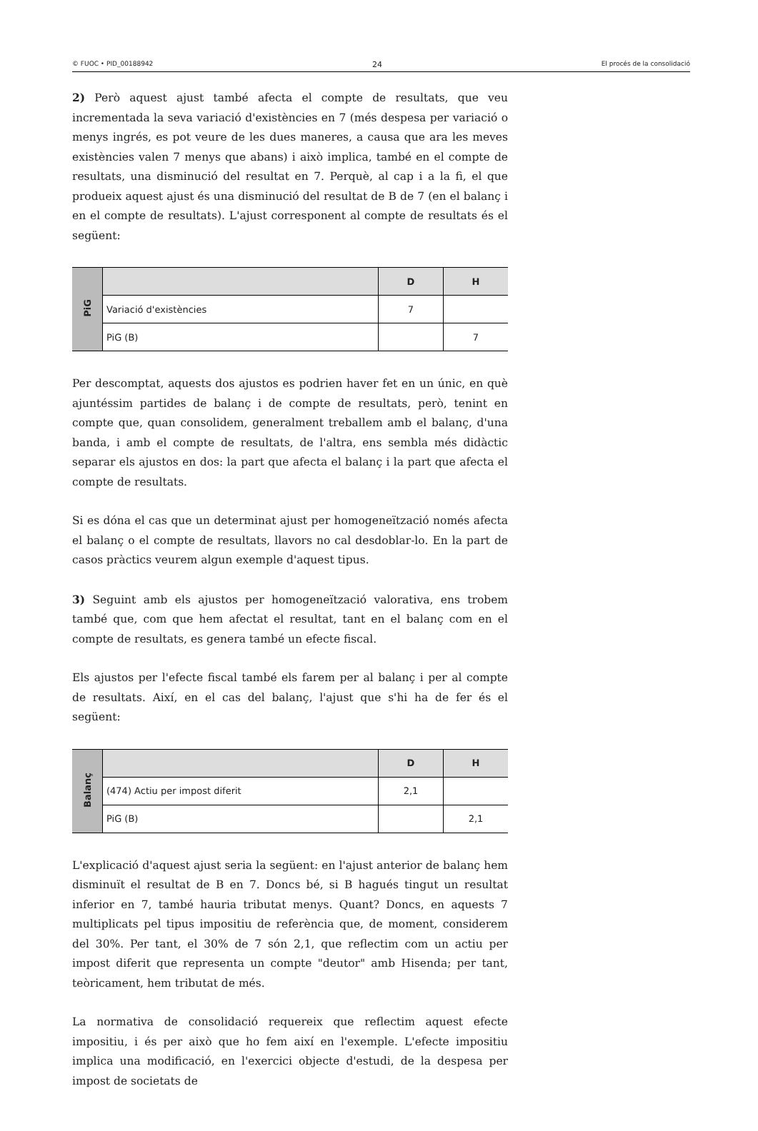© FUOC • PID_00188942 24 El procés de la consolidació
2) Però aquest ajust també afecta el compte de resultats, que veu incrementada la seva variació d'existències en 7 (més despesa per variació o menys ingrés, es pot veure de les dues maneres, a causa que ara les meves existències valen 7 menys que abans) i això implica, també en el compte de resultats, una disminució del resultat en 7. Perquè, al cap i a la fi, el que produeix aquest ajust és una disminució del resultat de B de 7 (en el balanç i en el compte de resultats). L'ajust corresponent al compte de resultats és el següent:
| PiG | | D | H |
| | Variació d'existències | 7 | |
| | PiG (B) | | 7 |
Per descomptat, aquests dos ajustos es podrien haver fet en un únic, en què ajuntéssim partides de balanç i de compte de resultats, però, tenint en compte que, quan consolidem, generalment treballem amb el balanç, d'una banda, i amb el compte de resultats, de l'altra, ens sembla més didàctic separar els ajustos en dos: la part que afecta el balanç i la part que afecta el compte de resultats.
Si es dóna el cas que un determinat ajust per homogeneïtzació només afecta el balanç o el compte de resultats, llavors no cal desdoblar-lo. En la part de casos pràctics veurem algun exemple d'aquest tipus.
3) Seguint amb els ajustos per homogeneïtzació valorativa, ens trobem també que, com que hem afectat el resultat, tant en el balanç com en el compte de resultats, es genera també un efecte fiscal.
Els ajustos per l'efecte fiscal també els farem per al balanç i per al compte de resultats. Així, en el cas del balanç, l'ajust que s'hi ha de fer és el següent:
| Balanç | | D | H |
| | (474) Actiu per impost diferit | 2,1 | |
| | PiG (B) | | 2,1 |
L'explicació d'aquest ajust seria la següent: en l'ajust anterior de balanç hem disminuït el resultat de B en 7. Doncs bé, si B hagués tingut un resultat inferior en 7, també hauria tributat menys. Quant? Doncs, en aquests 7 multiplicats pel tipus impositiu de referència que, de moment, considerem del 30%. Per tant, el 30% de 7 són 2,1, que reflectim com un actiu per impost diferit que representa un compte "deutor" amb Hisenda; per tant, teòricament, hem tributat de més.
La normativa de consolidació requereix que reflectim aquest efecte impositiu, i és per això que ho fem així en l'exemple. L'efecte impositiu implica una modificació, en l'exercici objecte d'estudi, de la despesa per impost de societats de